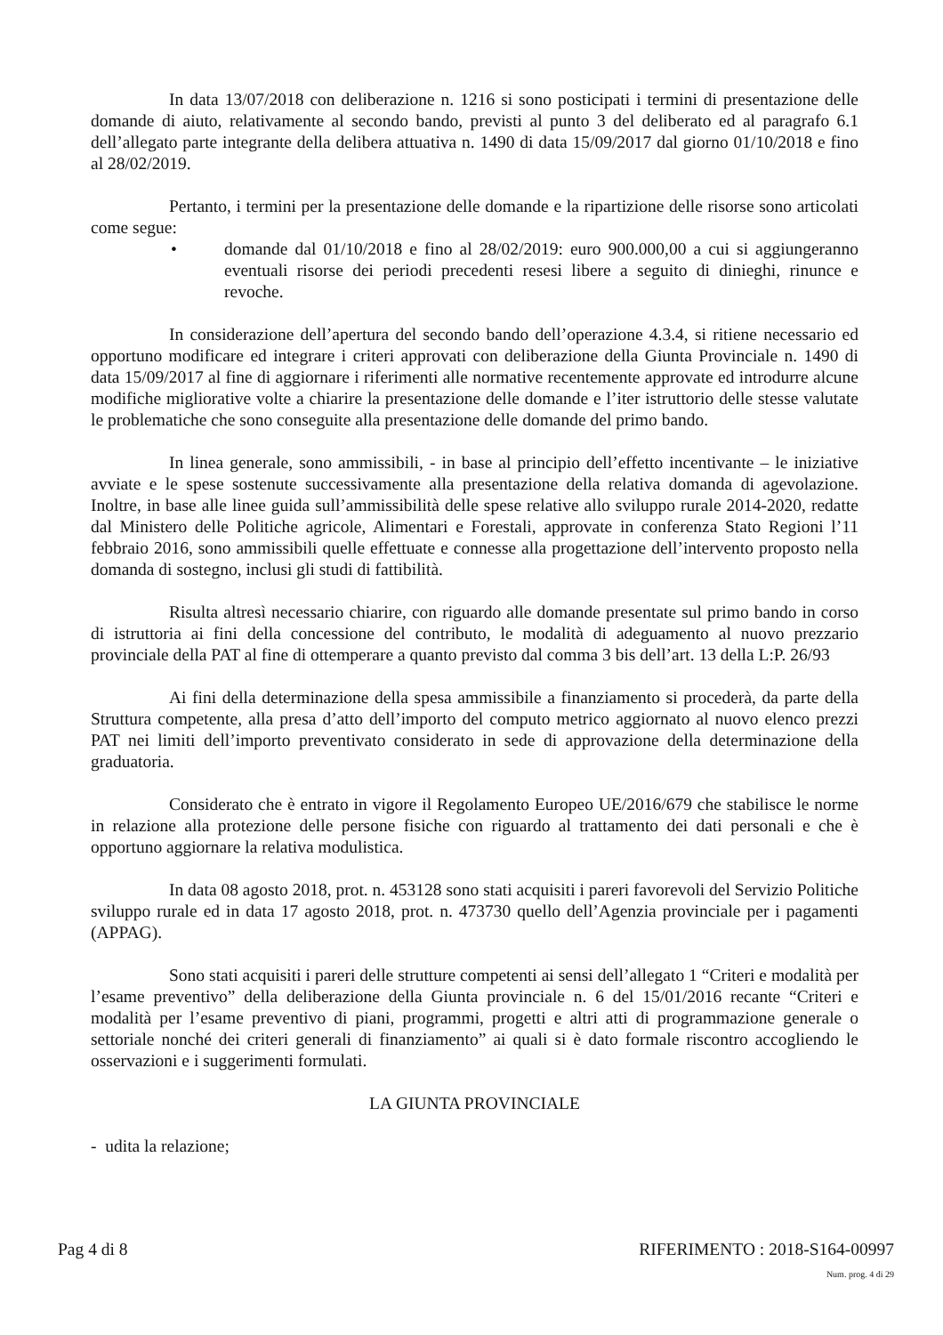In data 13/07/2018 con deliberazione n. 1216 si sono posticipati i termini di presentazione delle domande di aiuto, relativamente al secondo bando, previsti al punto 3 del deliberato ed al paragrafo 6.1 dell’allegato parte integrante della delibera attuativa n. 1490 di data 15/09/2017 dal giorno 01/10/2018 e fino al 28/02/2019.
Pertanto, i termini per la presentazione delle domande e la ripartizione delle risorse sono articolati come segue:
• domande dal 01/10/2018 e fino al 28/02/2019: euro 900.000,00 a cui si aggiungeranno eventuali risorse dei periodi precedenti resesi libere a seguito di dinieghi, rinunce e revoche.
In considerazione dell’apertura del secondo bando dell’operazione 4.3.4, si ritiene necessario ed opportuno modificare ed integrare i criteri approvati con deliberazione della Giunta Provinciale n. 1490 di data 15/09/2017 al fine di aggiornare i riferimenti alle normative recentemente approvate ed introdurre alcune modifiche migliorative volte a chiarire la presentazione delle domande e l’iter istruttorio delle stesse valutate le problematiche che sono conseguite alla presentazione delle domande del primo bando.
In linea generale, sono ammissibili, - in base al principio dell’effetto incentivante – le iniziative avviate e le spese sostenute successivamente alla presentazione della relativa domanda di agevolazione. Inoltre, in base alle linee guida sull’ammissibilità delle spese relative allo sviluppo rurale 2014-2020, redatte dal Ministero delle Politiche agricole, Alimentari e Forestali, approvate in conferenza Stato Regioni l’11 febbraio 2016, sono ammissibili quelle effettuate e connesse alla progettazione dell’intervento proposto nella domanda di sostegno, inclusi gli studi di fattibilità.
Risulta altresì necessario chiarire, con riguardo alle domande presentate sul primo bando in corso di istruttoria ai fini della concessione del contributo, le modalità di adeguamento al nuovo prezzario provinciale della PAT al fine di ottemperare a quanto previsto dal comma 3 bis dell’art. 13 della L:P. 26/93
Ai fini della determinazione della spesa ammissibile a finanziamento si procederà, da parte della Struttura competente, alla presa d’atto dell’importo del computo metrico aggiornato al nuovo elenco prezzi PAT nei limiti dell’importo preventivato considerato in sede di approvazione della determinazione della graduatoria.
Considerato che è entrato in vigore il Regolamento Europeo UE/2016/679 che stabilisce le norme in relazione alla protezione delle persone fisiche con riguardo al trattamento dei dati personali e che è opportuno aggiornare la relativa modulistica.
In data 08 agosto 2018, prot. n. 453128 sono stati acquisiti i pareri favorevoli del Servizio Politiche sviluppo rurale ed in data 17 agosto 2018, prot. n. 473730 quello dell’Agenzia provinciale per i pagamenti (APPAG).
Sono stati acquisiti i pareri delle strutture competenti ai sensi dell’allegato 1 “Criteri e modalità per l’esame preventivo” della deliberazione della Giunta provinciale n. 6 del 15/01/2016 recante “Criteri e modalità per l’esame preventivo di piani, programmi, progetti e altri atti di programmazione generale o settoriale nonché dei criteri generali di finanziamento” ai quali si è dato formale riscontro accogliendo le osservazioni e i suggerimenti formulati.
LA GIUNTA PROVINCIALE
- udita la relazione;
Pag 4 di 8 RIFERIMENTO : 2018-S164-00997
Num. prog. 4 di 29